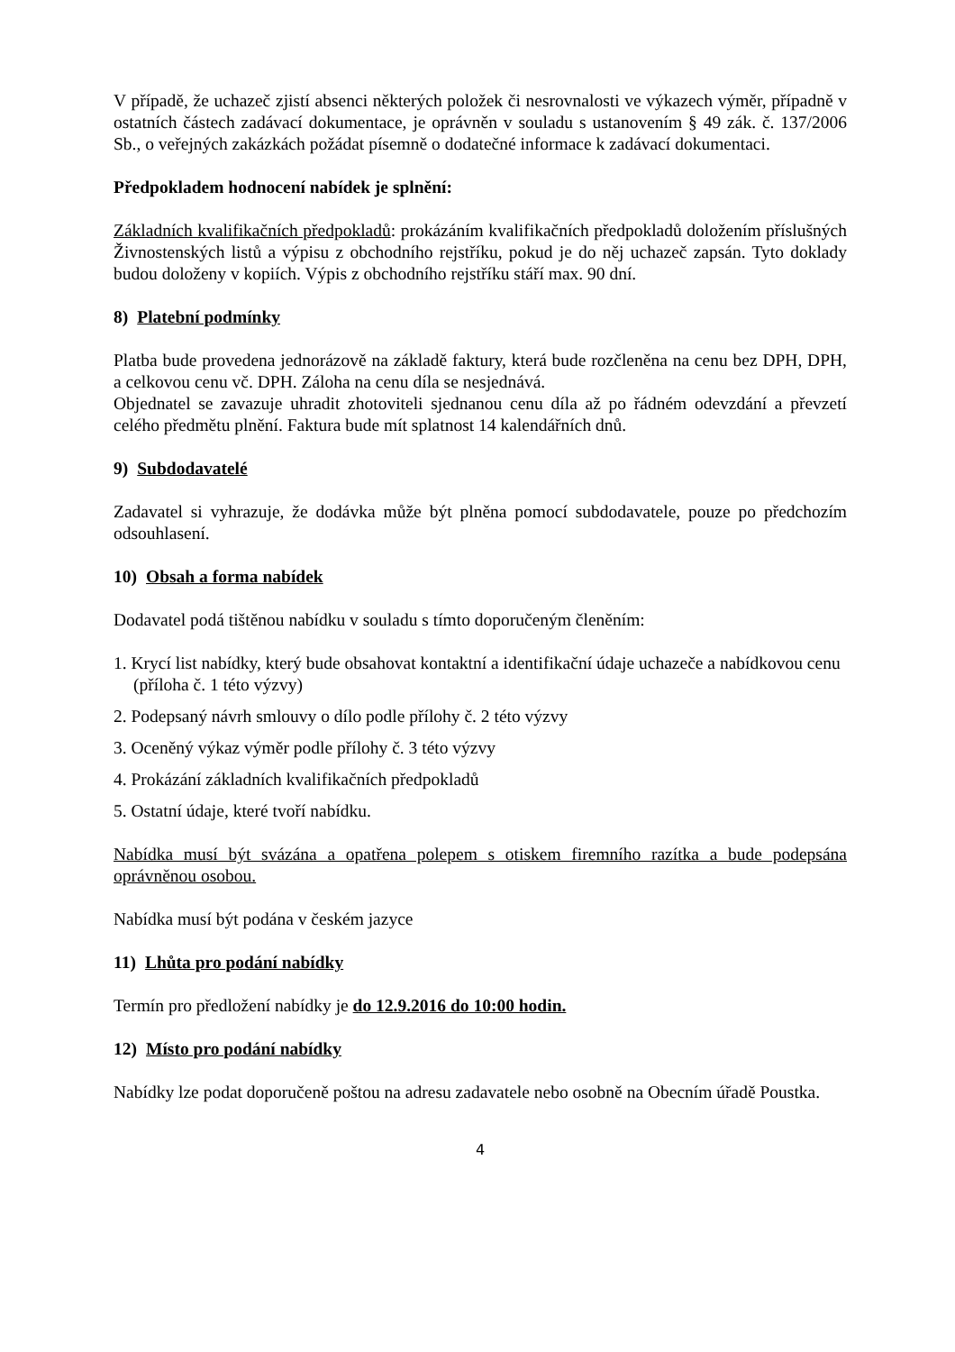V případě, že uchazeč zjistí absenci některých položek či nesrovnalosti ve výkazech výměr, případně v ostatních částech zadávací dokumentace, je oprávněn v souladu s ustanovením § 49 zák. č. 137/2006 Sb., o veřejných zakázkách požádat písemně o dodatečné informace k zadávací dokumentaci.
Předpokladem hodnocení nabídek je splnění:
Základních kvalifikačních předpokladů: prokázáním kvalifikačních předpokladů doložením příslušných Živnostenských listů a výpisu z obchodního rejstříku, pokud je do něj uchazeč zapsán. Tyto doklady budou doloženy v kopiích. Výpis z obchodního rejstříku stáří max. 90 dní.
8) Platební podmínky
Platba bude provedena jednorázově na základě faktury, která bude rozčleněna na cenu bez DPH, DPH, a celkovou cenu vč. DPH. Záloha na cenu díla se nesjednává.
Objednatel se zavazuje uhradit zhotoviteli sjednanou cenu díla až po řádném odevzdání a převzetí celého předmětu plnění. Faktura bude mít splatnost 14 kalendářních dnů.
9) Subdodavatelé
Zadavatel si vyhrazuje, že dodávka může být plněna pomocí subdodavatele, pouze po předchozím odsouhlasení.
10) Obsah a forma nabídek
Dodavatel podá tištěnou nabídku v souladu s tímto doporučeným členěním:
1. Krycí list nabídky, který bude obsahovat kontaktní a identifikační údaje uchazeče a nabídkovou cenu (příloha č. 1 této výzvy)
2. Podepsaný návrh smlouvy o dílo podle přílohy č. 2 této výzvy
3. Oceněný výkaz výměr podle přílohy č. 3 této výzvy
4. Prokázání základních kvalifikačních předpokladů
5. Ostatní údaje, které tvoří nabídku.
Nabídka musí být svázána a opatřena polepem s otiskem firemního razítka a bude podepsána oprávněnou osobou.
Nabídka musí být podána v českém jazyce
11) Lhůta pro podání nabídky
Termín pro předložení nabídky je do 12.9.2016 do 10:00 hodin.
12) Místo pro podání nabídky
Nabídky lze podat doporučeně poštou na adresu zadavatele nebo osobně na Obecním úřadě Poustka.
4